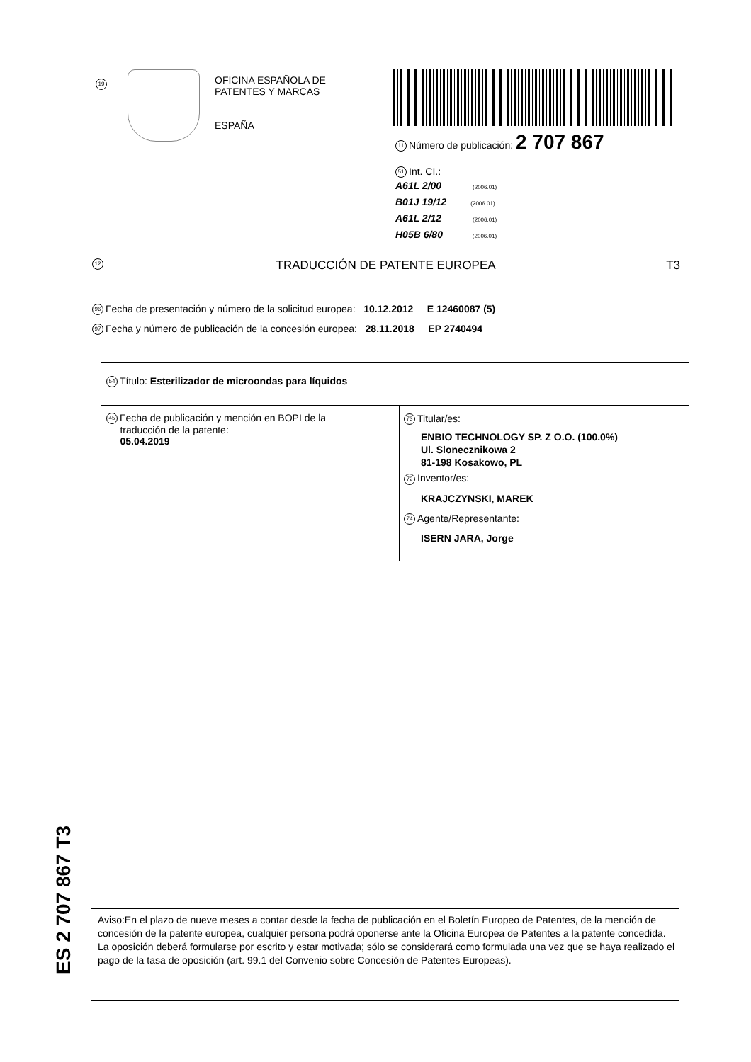19
OFICINA ESPAÑOLA DE
PATENTES Y MARCAS
ESPAÑA
11 Número de publicación: 2 707 867
51 Int. CI.:
A61L 2/00 (2006.01)
B01J 19/12 (2006.01)
A61L 2/12 (2006.01)
H05B 6/80 (2006.01)
12 TRADUCCIÓN DE PATENTE EUROPEA T3
96 Fecha de presentación y número de la solicitud europea: 10.12.2012 E 12460087 (5)
97 Fecha y número de publicación de la concesión europea: 28.11.2018 EP 2740494
54 Título: Esterilizador de microondas para líquidos
45 Fecha de publicación y mención en BOPI de la
traducción de la patente:
05.04.2019
73 Titular/es:
ENBIO TECHNOLOGY SP. Z O.O. (100.0%)
Ul. Slonecznikowa 2
81-198 Kosakowo, PL
72 Inventor/es:
KRAJCZYNSKI, MAREK
74 Agente/Representante:
ISERN JARA, Jorge
ES 2 707 867 T3
Aviso:En el plazo de nueve meses a contar desde la fecha de publicación en el Boletín Europeo de Patentes, de la mención de concesión de la patente europea, cualquier persona podrá oponerse ante la Oficina Europea de Patentes a la patente concedida. La oposición deberá formularse por escrito y estar motivada; sólo se considerará como formulada una vez que se haya realizado el pago de la tasa de oposición (art. 99.1 del Convenio sobre Concesión de Patentes Europeas).